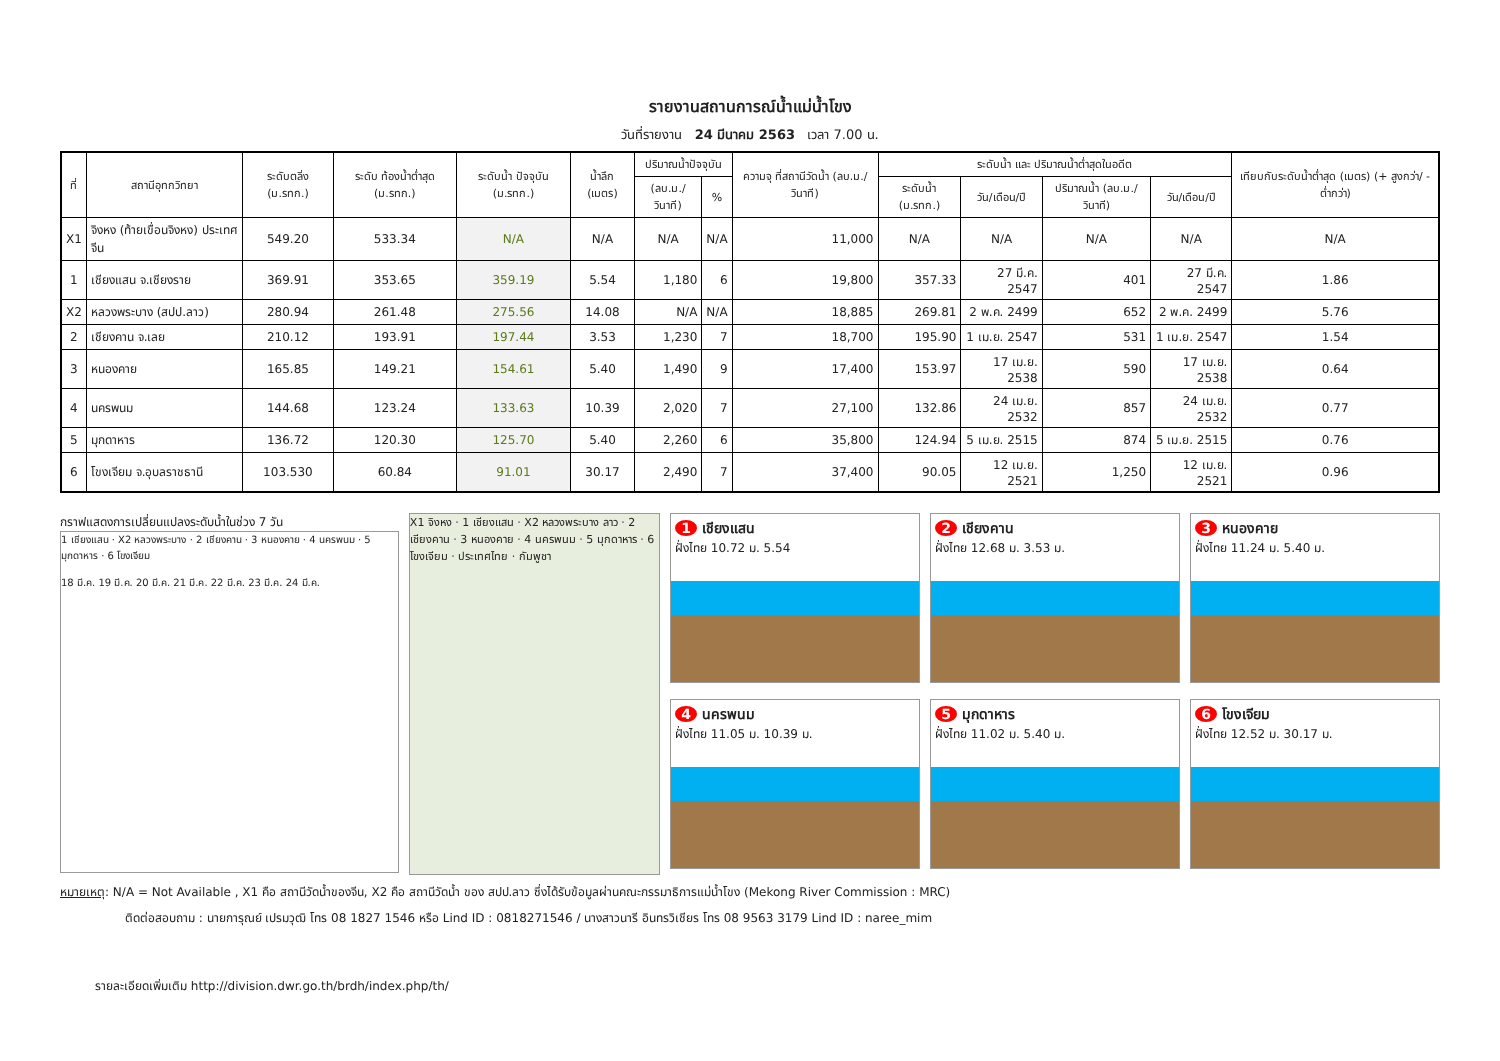รายงานสถานการณ์น้ำแม่น้ำโขง
วันที่รายงาน 24 มีนาคม 2563 เวลา 7.00 น.
| ที่ | สถานีอุทกวิทยา | ระดับตลิ่ง (ม.รทก.) | ระดับ ท้องน้ำต่ำสุด (ม.รทก.) | ระดับน้ำ ปัจจุบัน (ม.รทก.) | น้ำลึก (เมตร) | ปริมาณน้ำปัจจุบัน | | ความจุ ที่สถานีวัดน้ำ (ลบ.ม./วินาที) | ระดับน้ำ และ ปริมาณน้ำต่ำสุดในอดีต | | | | เทียบกับระดับน้ำต่ำสุด (เมตร) (+ สูงกว่า/ - ต่ำกว่า) |
| --- | --- | --- | --- | --- | --- | --- | --- | --- | --- | --- | --- | --- | --- |
| | | | | | | | | | ระดับน้ำ (ม.รทก.) | วัน/เดือน/ปี | ปริมาณน้ำ (ลบ.ม./วินาที) | วัน/เดือน/ปี | |
| | | | | | | (ลบ.ม./วินาที) | % | | | | | | |
| X1 | จิงหง (ท้ายเขื่อนจิงหง) ประเทศจีน | 549.20 | 533.34 | N/A | N/A | N/A | N/A | 11,000 | N/A | N/A | N/A | N/A | N/A |
| 1 | เชียงแสน จ.เชียงราย | 369.91 | 353.65 | 359.19 | 5.54 | 1,180 | 6 | 19,800 | 357.33 | 27 มี.ค. 2547 | 401 | 27 มี.ค. 2547 | 1.86 |
| X2 | หลวงพระบาง (สปป.ลาว) | 280.94 | 261.48 | 275.56 | 14.08 | N/A | N/A | 18,885 | 269.81 | 2 พ.ค. 2499 | 652 | 2 พ.ค. 2499 | 5.76 |
| 2 | เชียงคาน จ.เลย | 210.12 | 193.91 | 197.44 | 3.53 | 1,230 | 7 | 18,700 | 195.90 | 1 เม.ย. 2547 | 531 | 1 เม.ย. 2547 | 1.54 |
| 3 | หนองคาย | 165.85 | 149.21 | 154.61 | 5.40 | 1,490 | 9 | 17,400 | 153.97 | 17 เม.ย. 2538 | 590 | 17 เม.ย. 2538 | 0.64 |
| 4 | นครพนม | 144.68 | 123.24 | 133.63 | 10.39 | 2,020 | 7 | 27,100 | 132.86 | 24 เม.ย. 2532 | 857 | 24 เม.ย. 2532 | 0.77 |
| 5 | มุกดาหาร | 136.72 | 120.30 | 125.70 | 5.40 | 2,260 | 6 | 35,800 | 124.94 | 5 เม.ย. 2515 | 874 | 5 เม.ย. 2515 | 0.76 |
| 6 | โขงเจียม จ.อุบลราชธานี | 103.530 | 60.84 | 91.01 | 30.17 | 2,490 | 7 | 37,400 | 90.05 | 12 เม.ย. 2521 | 1,250 | 12 เม.ย. 2521 | 0.96 |
กราฟแสดงการเปลี่ยนแปลงระดับน้ำในช่วง 7 วัน
1 เชียงแสน · X2 หลวงพระบาง · 2 เชียงคาน · 3 หนองคาย · 4 นครพนม · 5 มุกดาหาร · 6 โขงเจียม
18 มี.ค. 19 มี.ค. 20 มี.ค. 21 มี.ค. 22 มี.ค. 23 มี.ค. 24 มี.ค.
X1 จิงหง · 1 เชียงแสน · X2 หลวงพระบาง ลาว · 2 เชียงคาน · 3 หนองคาย · 4 นครพนม · 5 มุกดาหาร · 6 โขงเจียม · ประเทศไทย · กัมพูชา
1 เชียงแสน
ฝั่งไทย 10.72 ม. 5.54
2 เชียงคาน
ฝั่งไทย 12.68 ม. 3.53 ม.
3 หนองคาย
ฝั่งไทย 11.24 ม. 5.40 ม.
4 นครพนม
ฝั่งไทย 11.05 ม. 10.39 ม.
5 มุกดาหาร
ฝั่งไทย 11.02 ม. 5.40 ม.
6 โขงเจียม
ฝั่งไทย 12.52 ม. 30.17 ม.
หมายเหตุ: N/A = Not Available , X1 คือ สถานีวัดน้ำของจีน, X2 คือ สถานีวัดน้ำ ของ สปป.ลาว ซึ่งได้รับข้อมูลผ่านคณะกรรมาธิการแม่น้ำโขง (Mekong River Commission : MRC)
ติดต่อสอบถาม : นายการุณย์ เปรมวุฒิ โทร 08 1827 1546 หรือ Lind ID : 0818271546 / นางสาวนารี อินทรวิเชียร โทร 08 9563 3179 Lind ID : naree_mim
รายละเอียดเพิ่มเติม http://division.dwr.go.th/brdh/index.php/th/